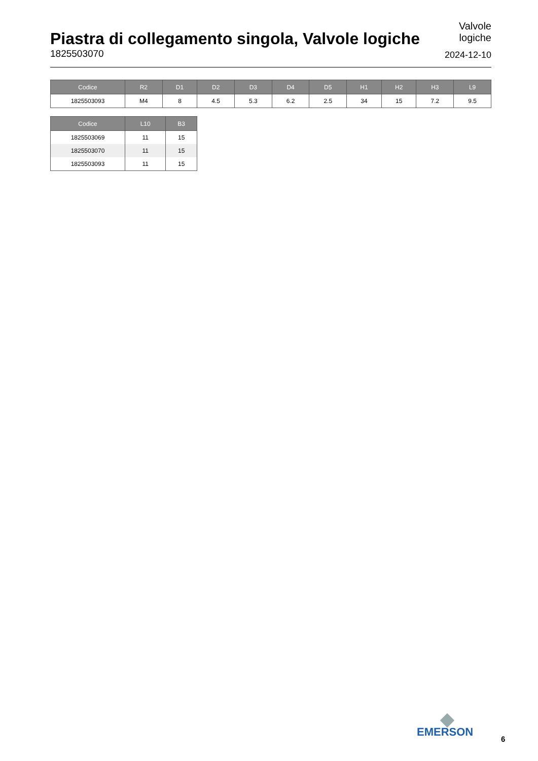Piastra di collegamento singola, Valvole logiche
1825503070
Valvole
logiche
2024-12-10
| Codice | R2 | D1 | D2 | D3 | D4 | D5 | H1 | H2 | H3 | L9 |
| --- | --- | --- | --- | --- | --- | --- | --- | --- | --- | --- |
| 1825503093 | M4 | 8 | 4.5 | 5.3 | 6.2 | 2.5 | 34 | 15 | 7.2 | 9.5 |
| Codice | L10 | B3 |
| --- | --- | --- |
| 1825503069 | 11 | 15 |
| 1825503070 | 11 | 15 |
| 1825503093 | 11 | 15 |
EMERSON
6